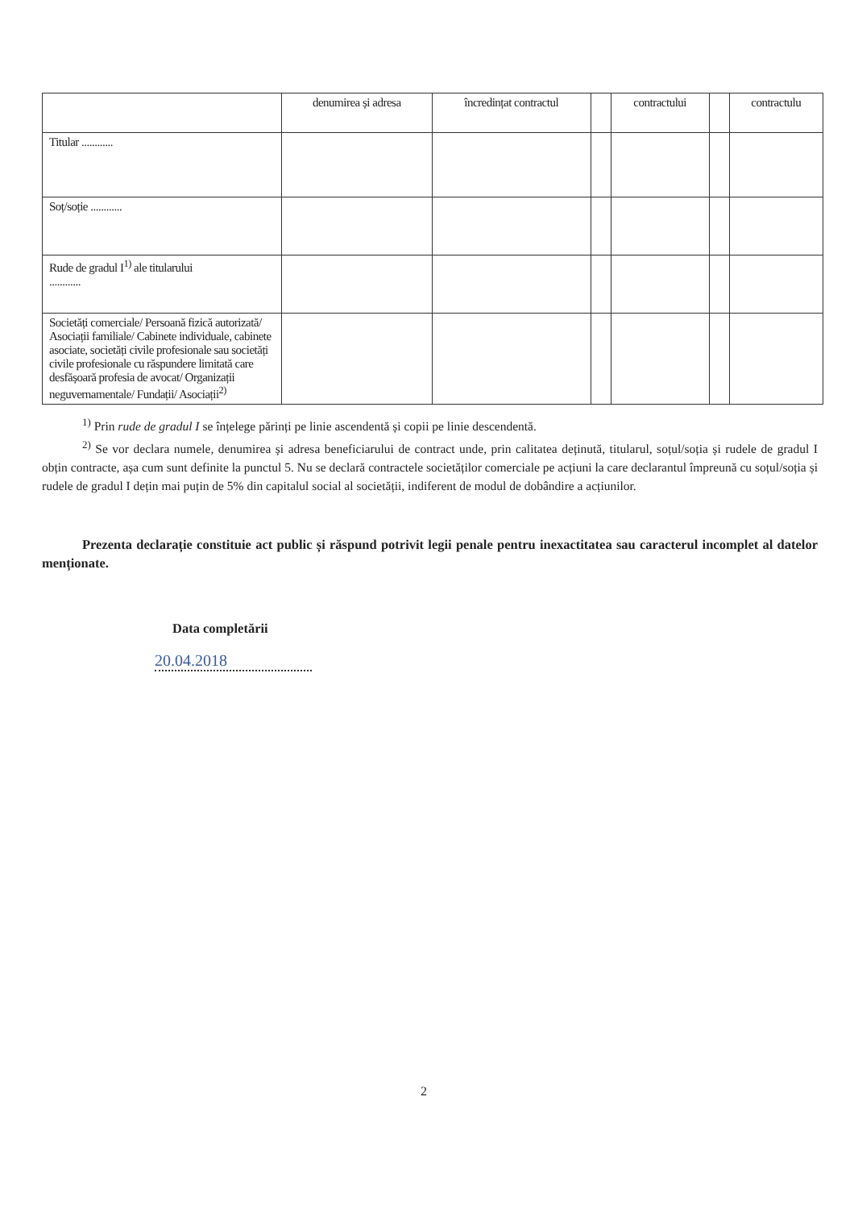| | denumirea și adresa | încredințat contractul | | contractului | | contractulu |
| --- | --- | --- | --- | --- | --- | --- |
| Titular ............ | | | | | | |
| Soț/soție ............ | | | | | | |
| Rude de gradul I<sup>1)</sup> ale titularului ............ | | | | | | |
| Societăți comerciale/ Persoană fizică autorizată/ Asociații familiale/ Cabinete individuale, cabinete asociate, societăți civile profesionale sau societăți civile profesionale cu răspundere limitată care desfășoară profesia de avocat/ Organizații neguvernamentale/ Fundații/ Asociații<sup>2)</sup> | | | | | | |
<sup>1)</sup> Prin rude de gradul I se înțelege părinți pe linie ascendentă și copii pe linie descendentă.
<sup>2)</sup> Se vor declara numele, denumirea și adresa beneficiarului de contract unde, prin calitatea deținută, titularul, soțul/soția și rudele de gradul I obțin contracte, așa cum sunt definite la punctul 5. Nu se declară contractele societăților comerciale pe acțiuni la care declarantul împreună cu soțul/soția și rudele de gradul I dețin mai puțin de 5% din capitalul social al societății, indiferent de modul de dobândire a acțiunilor.
Prezenta declarație constituie act public și răspund potrivit legii penale pentru inexactitatea sau caracterul incomplet al datelor menționate.
Data completării
20.04.2018
2